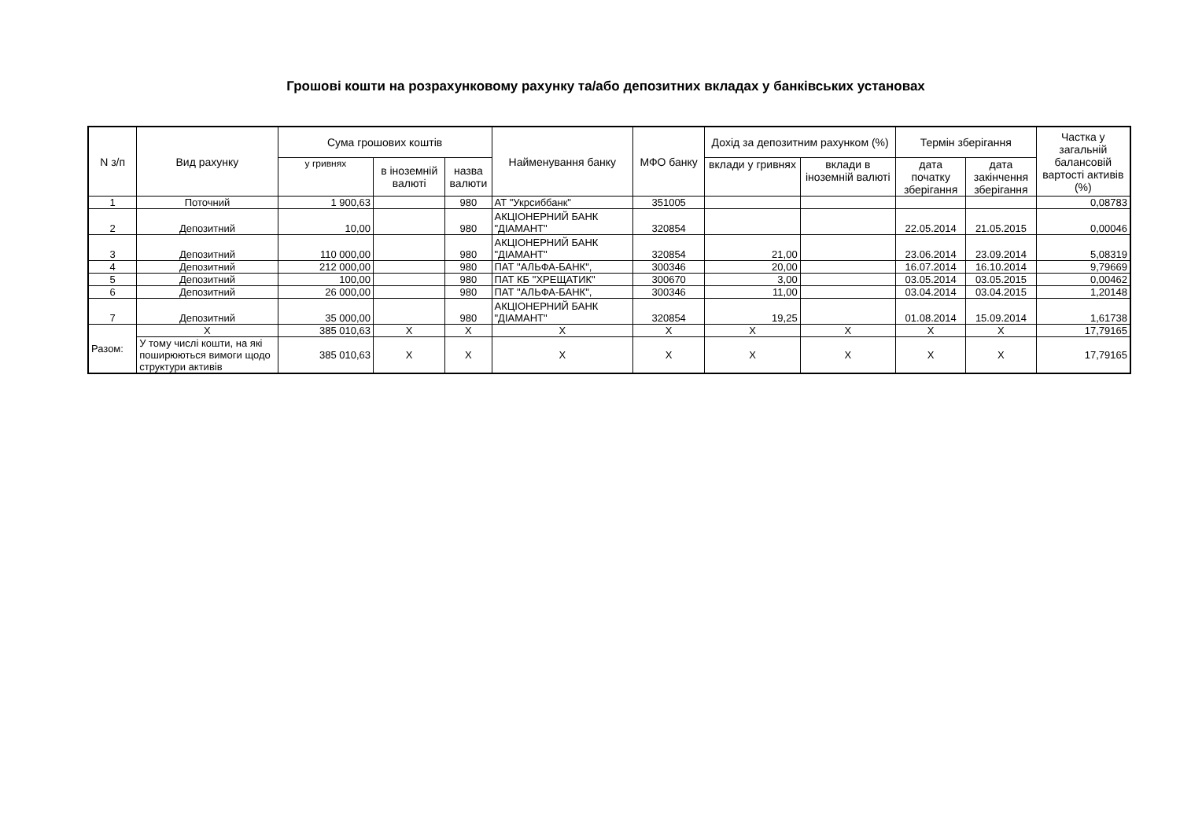Грошові кошти на розрахунковому рахунку та/або депозитних вкладах у банківських установах
| N з/п | Вид рахунку | Сума грошових коштів | | | Найменування банку | МФО банку | Дохід за депозитним рахунком (%) | | Термін зберігання | | Частка у загальній балансовій вартості активів (%) |
| --- | --- | --- | --- | --- | --- | --- | --- | --- | --- | --- | --- |
| | | у гривнях | в іноземній валюті | назва валюти | | | вклади у гривнях | вклади в іноземній валюті | дата початку зберігання | дата закінчення зберігання | |
| 1 | Поточний | 1 900,63 | | 980 | АТ "Укрсиббанк" | 351005 | | | | | 0,08783 |
| 2 | Депозитний | 10,00 | | 980 | АКЦІОНЕРНИЙ БАНК "ДІАМАНТ" | 320854 | | | 22.05.2014 | 21.05.2015 | 0,00046 |
| 3 | Депозитний | 110 000,00 | | 980 | АКЦІОНЕРНИЙ БАНК "ДІАМАНТ" | 320854 | 21,00 | | 23.06.2014 | 23.09.2014 | 5,08319 |
| 4 | Депозитний | 212 000,00 | | 980 | ПАТ "АЛЬФА-БАНК", | 300346 | 20,00 | | 16.07.2014 | 16.10.2014 | 9,79669 |
| 5 | Депозитний | 100,00 | | 980 | ПАТ КБ "ХРЕЩАТИК" | 300670 | 3,00 | | 03.05.2014 | 03.05.2015 | 0,00462 |
| 6 | Депозитний | 26 000,00 | | 980 | ПАТ "АЛЬФА-БАНК", | 300346 | 11,00 | | 03.04.2014 | 03.04.2015 | 1,20148 |
| 7 | Депозитний | 35 000,00 | | 980 | АКЦІОНЕРНИЙ БАНК "ДІАМАНТ" | 320854 | 19,25 | | 01.08.2014 | 15.09.2014 | 1,61738 |
| Разом: | X | 385 010,63 | X | X | X | X | X | X | X | X | 17,79165 |
| | У тому числі кошти, на які поширюються вимоги щодо структури активів | 385 010,63 | X | X | X | X | X | X | X | X | 17,79165 |